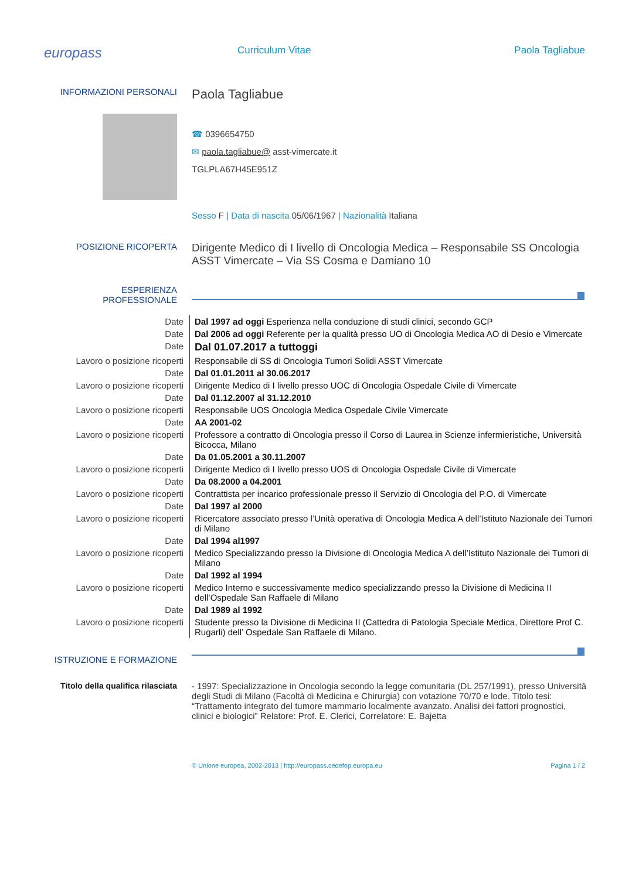europass
Curriculum Vitae Paola Tagliabue
INFORMAZIONI PERSONALI
Paola Tagliabue
☎ 0396654750
✉ paola.tagliabue@ asst-vimercate.it
TGLPLA67H45E951Z
Sesso F | Data di nascita 05/06/1967 | Nazionalità Italiana
POSIZIONE RICOPERTA
Dirigente Medico di I livello di Oncologia Medica – Responsabile SS Oncologia
ASST Vimercate – Via SS Cosma e Damiano 10
ESPERIENZA
PROFESSIONALE
| Date | Dal 1997 ad oggi Esperienza nella conduzione di studi clinici, secondo GCP |
| Date | Dal 2006 ad oggi Referente per la qualità presso UO di Oncologia Medica AO di Desio e Vimercate |
| Date | Dal 01.07.2017 a tuttoggi |
| Lavoro o posizione ricoperti | Responsabile di SS di Oncologia Tumori Solidi ASST Vimercate |
| Date | Dal 01.01.2011 al 30.06.2017 |
| Lavoro o posizione ricoperti | Dirigente Medico di I livello presso UOC di Oncologia Ospedale Civile di Vimercate |
| Date | Dal 01.12.2007 al 31.12.2010 |
| Lavoro o posizione ricoperti | Responsabile UOS Oncologia Medica Ospedale Civile Vimercate |
| Date | AA 2001-02 |
| Lavoro o posizione ricoperti | Professore a contratto di Oncologia presso il Corso di Laurea in Scienze infermieristiche, Università Bicocca, Milano |
| Date | Da 01.05.2001 a 30.11.2007 |
| Lavoro o posizione ricoperti | Dirigente Medico di I livello presso UOS di Oncologia Ospedale Civile di Vimercate |
| Date | Da 08.2000 a 04.2001 |
| Lavoro o posizione ricoperti | Contrattista per incarico professionale presso il Servizio di Oncologia del P.O. di Vimercate |
| Date | Dal 1997 al 2000 |
| Lavoro o posizione ricoperti | Ricercatore associato presso l’Unità operativa di Oncologia Medica A dell’Istituto Nazionale dei Tumori di Milano |
| Date | Dal 1994 al1997 |
| Lavoro o posizione ricoperti | Medico Specializzando presso la Divisione di Oncologia Medica A dell’Istituto Nazionale dei Tumori di Milano |
| Date | Dal 1992 al 1994 |
| Lavoro o posizione ricoperti | Medico Interno e successivamente medico specializzando presso la Divisione di Medicina II dell’Ospedale San Raffaele di Milano |
| Date | Dal 1989 al 1992 |
| Lavoro o posizione ricoperti | Studente presso la Divisione di Medicina II (Cattedra di Patologia Speciale Medica, Direttore Prof C. Rugarli) dell’ Ospedale San Raffaele di Milano. |
ISTRUZIONE E FORMAZIONE
Titolo della qualifica rilasciata - 1997: Specializzazione in Oncologia secondo la legge comunitaria (DL 257/1991), presso Università degli Studi di Milano (Facoltà di Medicina e Chirurgia) con votazione 70/70 e lode. Titolo tesi: “Trattamento integrato del tumore mammario localmente avanzato. Analisi dei fattori prognostici, clinici e biologici” Relatore: Prof. E. Clerici, Correlatore: E. Bajetta
© Unione europea, 2002-2013 | http://europass.cedefop.europa.eu
Pagina 1 / 2